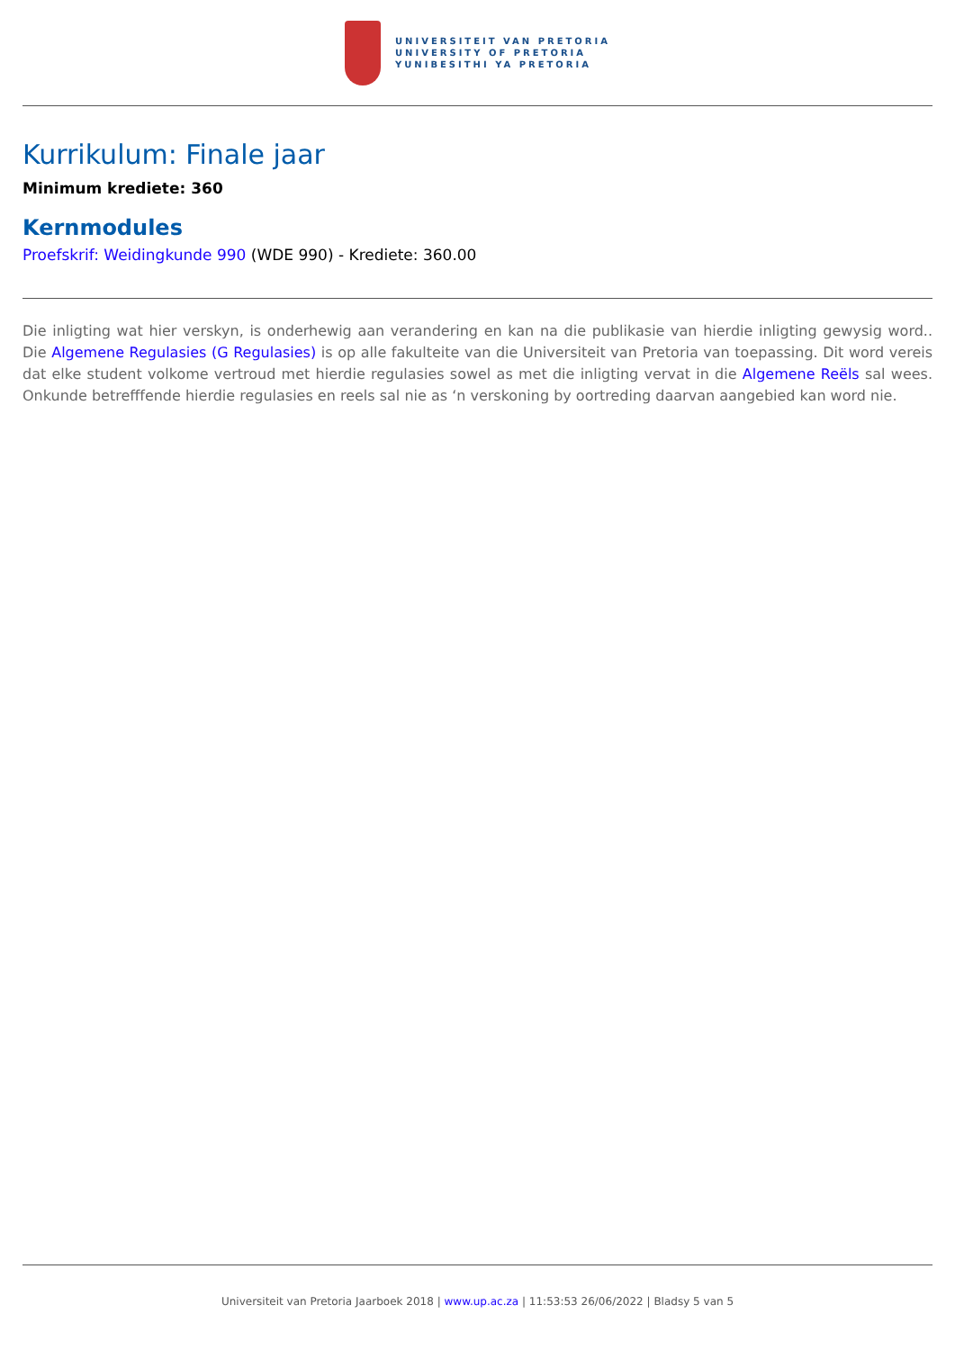UNIVERSITEIT VAN PRETORIA
UNIVERSITY OF PRETORIA
YUNIBESITHI YA PRETORIA
Kurrikulum: Finale jaar
Minimum krediete: 360
Kernmodules
Proefskrif: Weidingkunde 990 (WDE 990) - Krediete: 360.00
Die inligting wat hier verskyn, is onderhewig aan verandering en kan na die publikasie van hierdie inligting gewysig word.. Die Algemene Regulasies (G Regulasies) is op alle fakulteite van die Universiteit van Pretoria van toepassing. Dit word vereis dat elke student volkome vertroud met hierdie regulasies sowel as met die inligting vervat in die Algemene Reëls sal wees. Onkunde betrefffende hierdie regulasies en reels sal nie as ‘n verskoning by oortreding daarvan aangebied kan word nie.
Universiteit van Pretoria Jaarboek 2018 | www.up.ac.za | 11:53:53 26/06/2022 | Bladsy 5 van 5